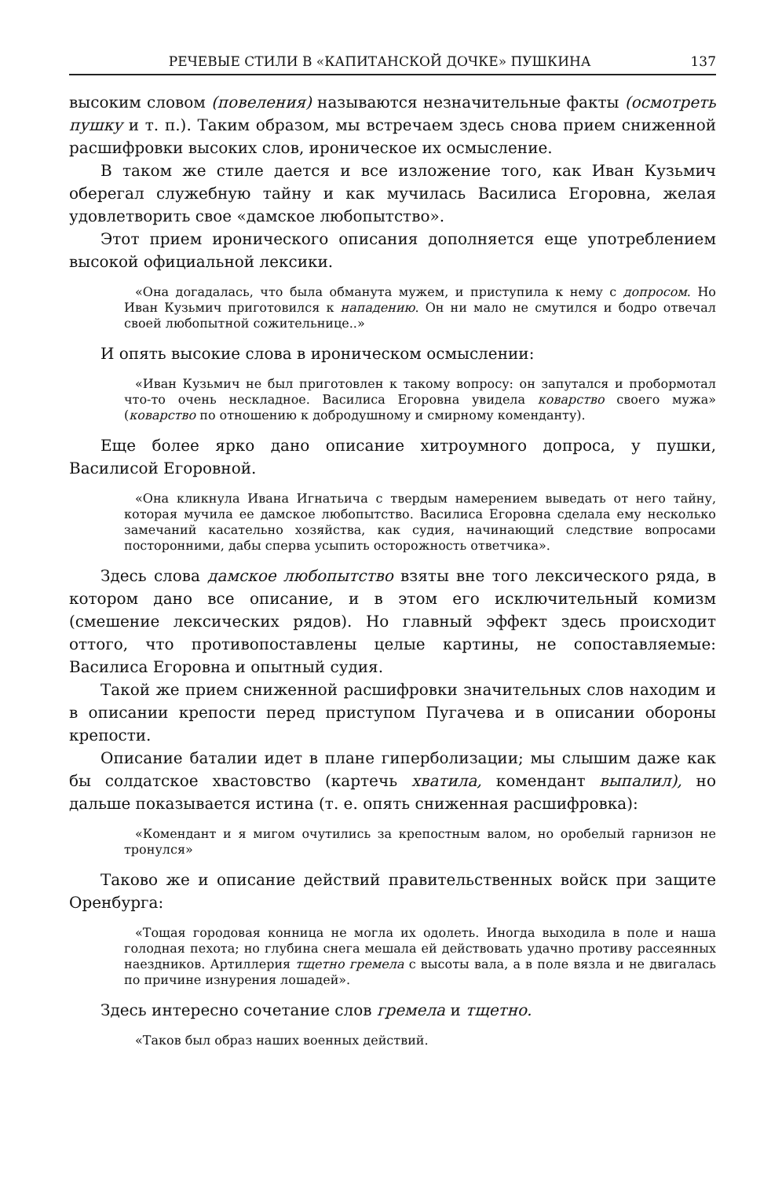РЕЧЕВЫЕ СТИЛИ В «КАПИТАНСКОЙ ДОЧКЕ» ПУШКИНА 137
высоким словом (повеления) называются незначительные факты (осмотреть пушку и т. п.). Таким образом, мы встречаем здесь снова прием сниженной расшифровки высоких слов, ироническое их осмысление.
В таком же стиле дается и все изложение того, как Иван Кузьмич оберегал служебную тайну и как мучилась Василиса Егоровна, желая удовлетворить свое «дамское любопытство».
Этот прием иронического описания дополняется еще употреблением высокой официальной лексики.
«Она догадалась, что была обманута мужем, и приступила к нему с допросом. Но Иван Кузьмич приготовился к нападению. Он ни мало не смутился и бодро отвечал своей любопытной сожительнице..»
И опять высокие слова в ироническом осмыслении:
«Иван Кузьмич не был приготовлен к такому вопросу: он запутался и пробормотал что-то очень нескладное. Василиса Егоровна увидела коварство своего мужа» (коварство по отношению к добродушному и смирному коменданту).
Еще более ярко дано описание хитроумного допроса, у пушки, Василисой Егоровной.
«Она кликнула Ивана Игнатьича с твердым намерением выведать от него тайну, которая мучила ее дамское любопытство. Василиса Егоровна сделала ему несколько замечаний касательно хозяйства, как судия, начинающий следствие вопросами посторонними, дабы сперва усыпить осторожность ответчика».
Здесь слова дамское любопытство взяты вне того лексического ряда, в котором дано все описание, и в этом его исключительный комизм (смешение лексических рядов). Но главный эффект здесь происходит оттого, что противопоставлены целые картины, не сопоставляемые: Василиса Егоровна и опытный судия.
Такой же прием сниженной расшифровки значительных слов находим и в описании крепости перед приступом Пугачева и в описании обороны крепости.
Описание баталии идет в плане гиперболизации; мы слышим даже как бы солдатское хвастовство (картечь хватила, комендант выпалил), но дальше показывается истина (т. е. опять сниженная расшифровка):
«Комендант и я мигом очутились за крепостным валом, но оробелый гарнизон не тронулся»
Таково же и описание действий правительственных войск при защите Оренбурга:
«Тощая городовая конница не могла их одолеть. Иногда выходила в поле и наша голодная пехота; но глубина снега мешала ей действовать удачно противу рассеянных наездников. Артиллерия тщетно гремела с высоты вала, а в поле вязла и не двигалась по причине изнурения лошадей».
Здесь интересно сочетание слов гремела и тщетно.
«Таков был образ наших военных действий.